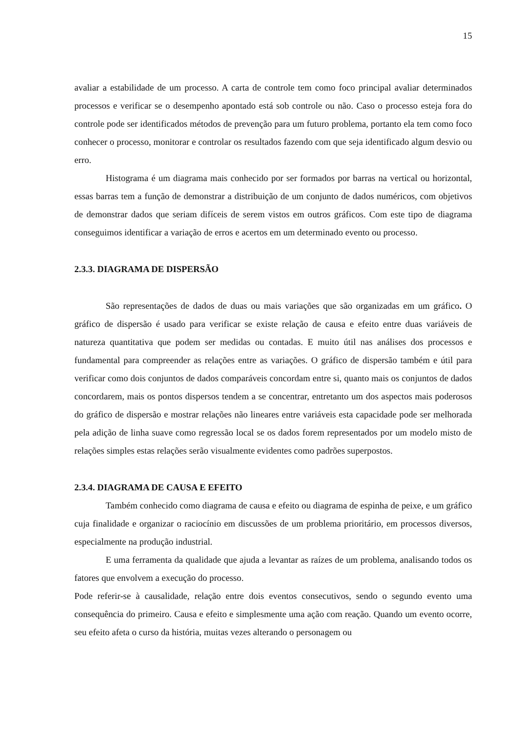15
avaliar a estabilidade de um processo. A carta de controle tem como foco principal avaliar determinados processos e verificar se o desempenho apontado está sob controle ou não. Caso o processo esteja fora do controle pode ser identificados métodos de prevenção para um futuro problema, portanto ela tem como foco conhecer o processo, monitorar e controlar os resultados fazendo com que seja identificado algum desvio ou erro.
Histograma é um diagrama mais conhecido por ser formados por barras na vertical ou horizontal, essas barras tem a função de demonstrar a distribuição de um conjunto de dados numéricos, com objetivos de demonstrar dados que seriam difíceis de serem vistos em outros gráficos. Com este tipo de diagrama conseguimos identificar a variação de erros e acertos em um determinado evento ou processo.
2.3.3. DIAGRAMA DE DISPERSÃO
São representações de dados de duas ou mais variações que são organizadas em um gráfico. O gráfico de dispersão é usado para verificar se existe relação de causa e efeito entre duas variáveis de natureza quantitativa que podem ser medidas ou contadas. E muito útil nas análises dos processos e fundamental para compreender as relações entre as variações. O gráfico de dispersão também e útil para verificar como dois conjuntos de dados comparáveis concordam entre si, quanto mais os conjuntos de dados concordarem, mais os pontos dispersos tendem a se concentrar, entretanto um dos aspectos mais poderosos do gráfico de dispersão e mostrar relações não lineares entre variáveis esta capacidade pode ser melhorada pela adição de linha suave como regressão local se os dados forem representados por um modelo misto de relações simples estas relações serão visualmente evidentes como padrões superpostos.
2.3.4. DIAGRAMA DE CAUSA E EFEITO
Também conhecido como diagrama de causa e efeito ou diagrama de espinha de peixe, e um gráfico cuja finalidade e organizar o raciocínio em discussões de um problema prioritário, em processos diversos, especialmente na produção industrial.
E uma ferramenta da qualidade que ajuda a levantar as raízes de um problema, analisando todos os fatores que envolvem a execução do processo.
Pode referir-se à causalidade, relação entre dois eventos consecutivos, sendo o segundo evento uma consequência do primeiro. Causa e efeito e simplesmente uma ação com reação. Quando um evento ocorre, seu efeito afeta o curso da história, muitas vezes alterando o personagem ou